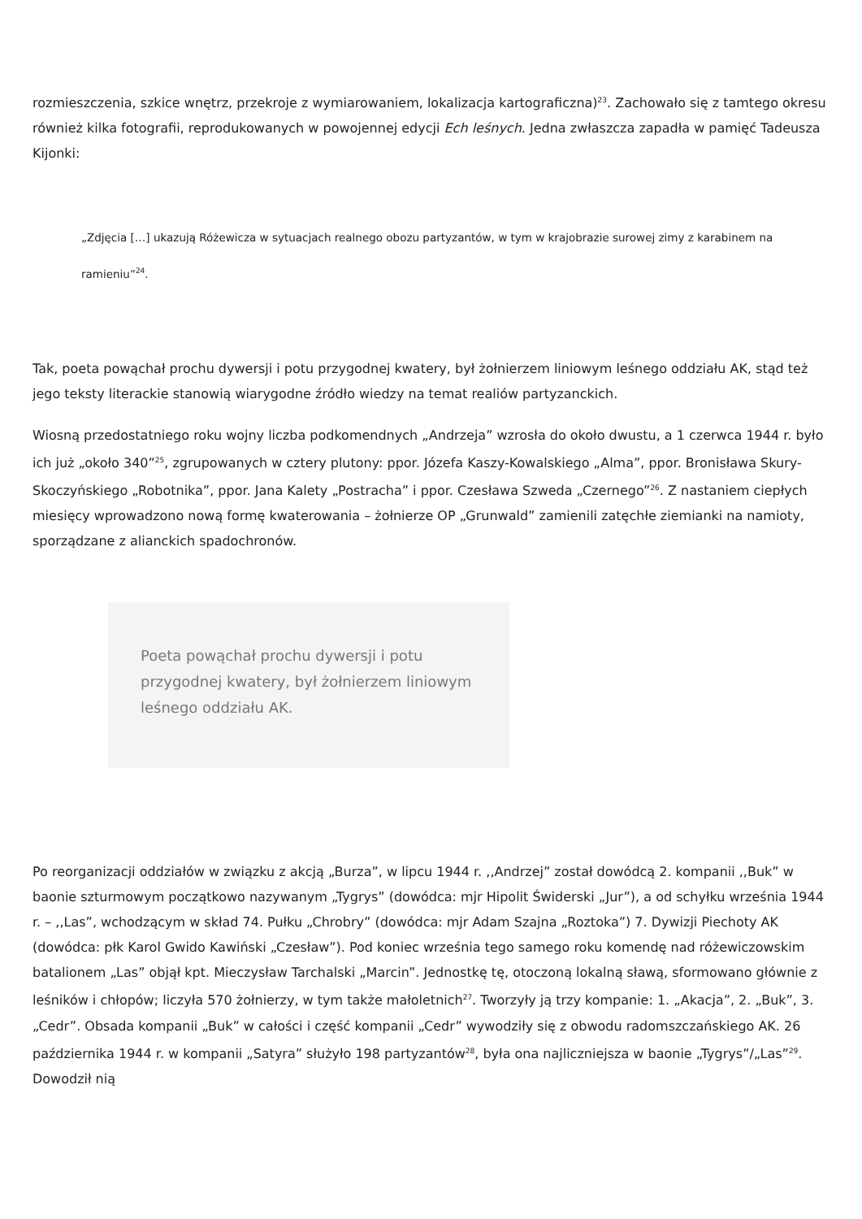rozmieszczenia, szkice wnętrz, przekroje z wymiarowaniem, lokalizacja kartograficzna)<sup>23</sup>. Zachowało się z tamtego okresu również kilka fotografii, reprodukowanych w powojennej edycji Ech leśnych. Jedna zwłaszcza zapadła w pamięć Tadeusza Kijonki:
„Zdjęcia […] ukazują Różewicza w sytuacjach realnego obozu partyzantów, w tym w krajobrazie surowej zimy z karabinem na ramieniu”<sup>24</sup>.
Tak, poeta powąchał prochu dywersji i potu przygodnej kwatery, był żołnierzem liniowym leśnego oddziału AK, stąd też jego teksty literackie stanowią wiarygodne źródło wiedzy na temat realiów partyzanckich.
Wiosną przedostatniego roku wojny liczba podkomendnych „Andrzeja” wzrosła do około dwustu, a 1 czerwca 1944 r. było ich już „około 340”<sup>25</sup>, zgrupowanych w cztery plutony: ppor. Józefa Kaszy-Kowalskiego „Alma”, ppor. Bronisława Skury-Skoczyńskiego „Robotnika”, ppor. Jana Kalety „Postracha” i ppor. Czesława Szweda „Czernego”<sup>26</sup>. Z nastaniem ciepłych miesięcy wprowadzono nową formę kwaterowania – żołnierze OP „Grunwald” zamienili zatęchłe ziemianki na namioty, sporządzane z alianckich spadochronów.
Poeta powąchał prochu dywersji i potu przygodnej kwatery, był żołnierzem liniowym leśnego oddziału AK.
Po reorganizacji oddziałów w związku z akcją „Burza”, w lipcu 1944 r. ,,Andrzej” został dowódcą 2. kompanii ,,Buk” w baonie szturmowym początkowo nazywanym „Tygrys” (dowódca: mjr Hipolit Świderski „Jur”), a od schyłku września 1944 r. – ,,Las”, wchodzącym w skład 74. Pułku „Chrobry” (dowódca: mjr Adam Szajna „Roztoka”) 7. Dywizji Piechoty AK (dowódca: płk Karol Gwido Kawiński „Czesław”). Pod koniec września tego samego roku komendę nad różewiczowskim batalionem „Las” objął kpt. Mieczysław Tarchalski „Marcin”. Jednostkę tę, otoczoną lokalną sławą, sformowano głównie z leśników i chłopów; liczyła 570 żołnierzy, w tym także małoletnich<sup>27</sup>. Tworzyły ją trzy kompanie: 1. „Akacja”, 2. „Buk”, 3. „Cedr”. Obsada kompanii „Buk” w całości i część kompanii „Cedr” wywodziły się z obwodu radomszczańskiego AK. 26 października 1944 r. w kompanii „Satyra” służyło 198 partyzantów<sup>28</sup>, była ona najliczniejsza w baonie „Tygrys”/„Las”<sup>29</sup>. Dowodził nią